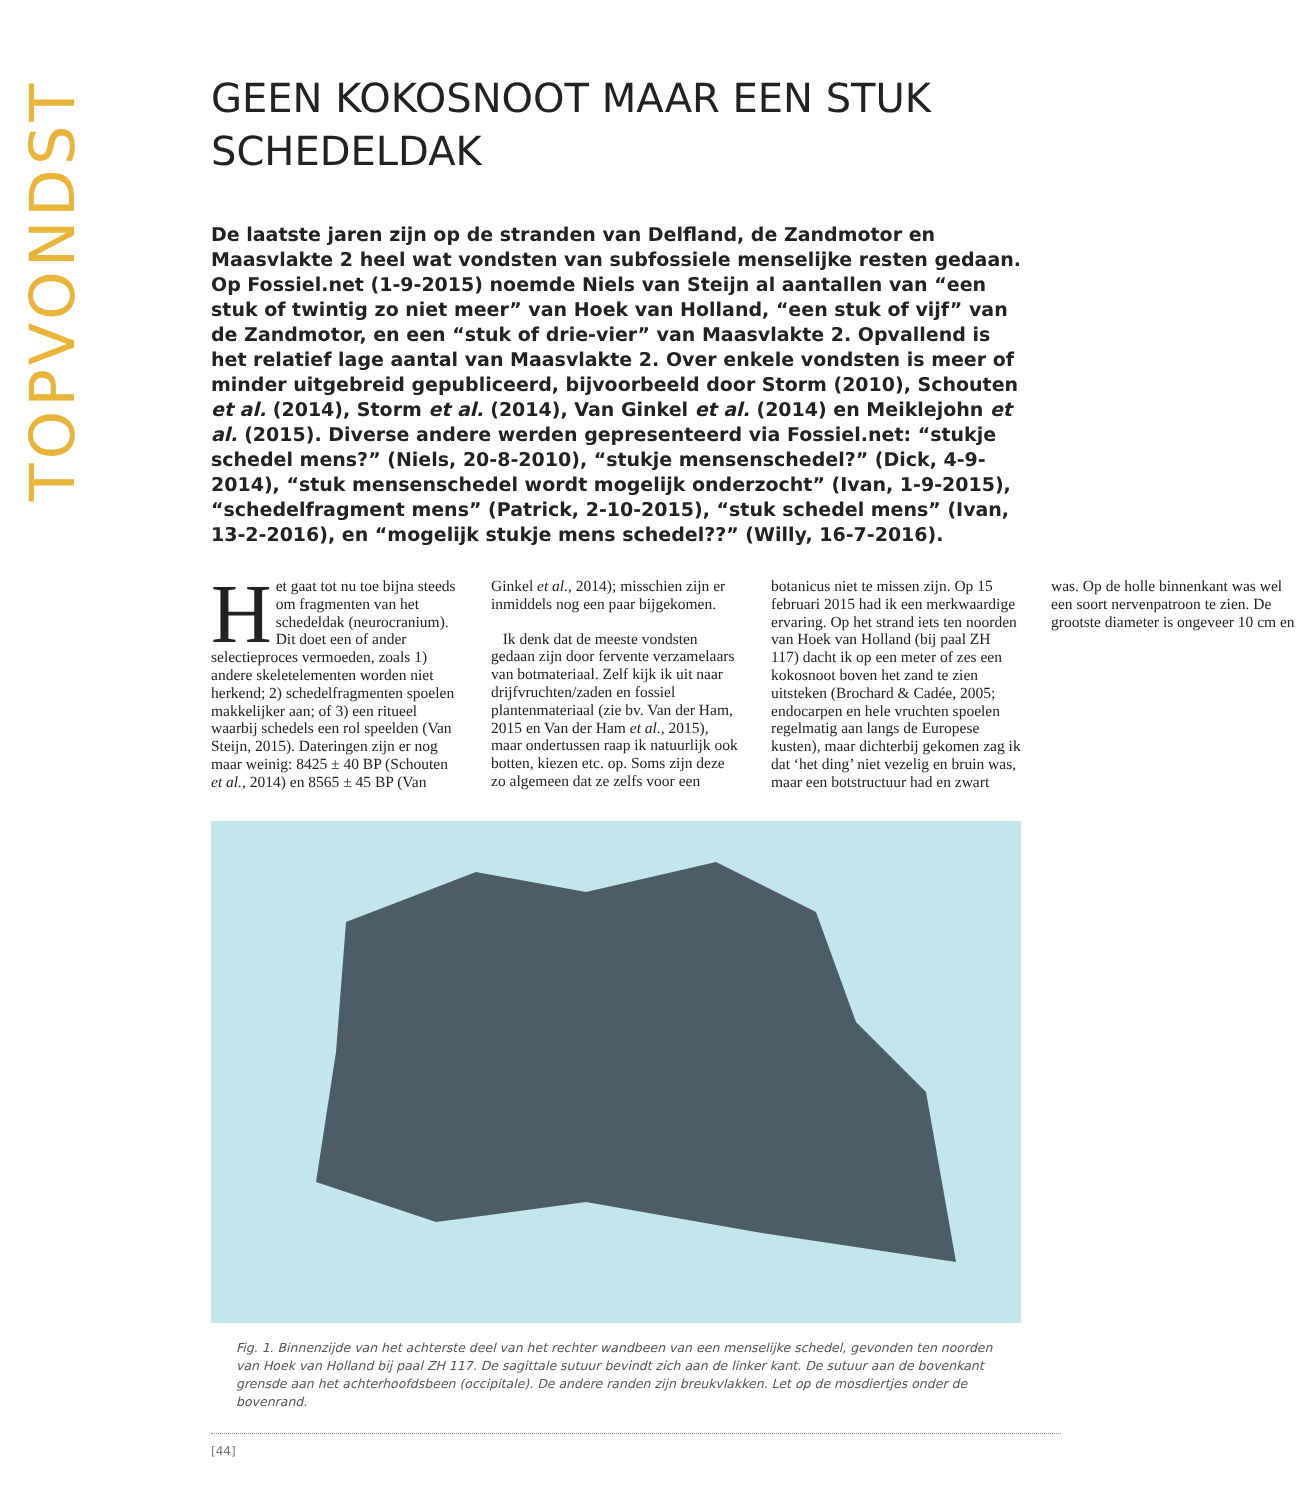TOPVONDST
GEEN KOKOSNOOT MAAR EEN STUK SCHEDELDAK
De laatste jaren zijn op de stranden van Delfland, de Zandmotor en Maasvlakte 2 heel wat vondsten van subfossiele menselijke resten gedaan. Op Fossiel.net (1-9-2015) noemde Niels van Steijn al aantallen van “een stuk of twintig zo niet meer” van Hoek van Holland, “een stuk of vijf” van de Zandmotor, en een “stuk of drie-vier” van Maasvlakte 2. Opvallend is het relatief lage aantal van Maasvlakte 2. Over enkele vondsten is meer of minder uitgebreid gepubliceerd, bijvoorbeeld door Storm (2010), Schouten et al. (2014), Storm et al. (2014), Van Ginkel et al. (2014) en Meiklejohn et al. (2015). Diverse andere werden gepresenteerd via Fossiel.net: “stukje schedel mens?” (Niels, 20-8-2010), “stukje mensenschedel?” (Dick, 4-9-2014), “stuk mensenschedel wordt mogelijk onderzocht” (Ivan, 1-9-2015), “schedelfragment mens” (Patrick, 2-10-2015), “stuk schedel mens” (Ivan, 13-2-2016), en “mogelijk stukje mens schedel??” (Willy, 16-7-2016).
Het gaat tot nu toe bijna steeds om fragmenten van het schedeldak (neurocranium). Dit doet een of ander selectieproces vermoeden, zoals 1) andere skeletelementen worden niet herkend; 2) schedelfragmenten spoelen makkelijker aan; of 3) een ritueel waarbij schedels een rol speelden (Van Steijn, 2015). Dateringen zijn er nog maar weinig: 8425 ± 40 BP (Schouten et al., 2014) en 8565 ± 45 BP (Van Ginkel et al., 2014); misschien zijn er inmiddels nog een paar bijgekomen.
Ik denk dat de meeste vondsten gedaan zijn door fervente verzamelaars van botmateriaal. Zelf kijk ik uit naar drijfvruchten/zaden en fossiel plantenmateriaal (zie bv. Van der Ham, 2015 en Van der Ham et al., 2015), maar ondertussen raap ik natuurlijk ook botten, kiezen etc. op. Soms zijn deze zo algemeen dat ze zelfs voor een botanicus niet te missen zijn. Op 15 februari 2015 had ik een merkwaardige ervaring. Op het strand iets ten noorden van Hoek van Holland (bij paal ZH 117) dacht ik op een meter of zes een kokosnoot boven het zand te zien uitsteken (Brochard & Cadée, 2005; endocarpen en hele vruchten spoelen regelmatig aan langs de Europese kusten), maar dichterbij gekomen zag ik dat ‘het ding’ niet vezelig en bruin was, maar een botstructuur had en zwart was. Op de holle binnenkant was wel een soort nervenpatroon te zien. De grootste diameter is ongeveer 10 cm en
Fig. 1. Binnenzijde van het achterste deel van het rechter wandbeen van een menselijke schedel, gevonden ten noorden van Hoek van Holland bij paal ZH 117. De sagittale sutuur bevindt zich aan de linker kant. De sutuur aan de bovenkant grensde aan het achterhoofdsbeen (occipitale). De andere randen zijn breukvlakken. Let op de mosdiertjes onder de bovenrand.
[44]